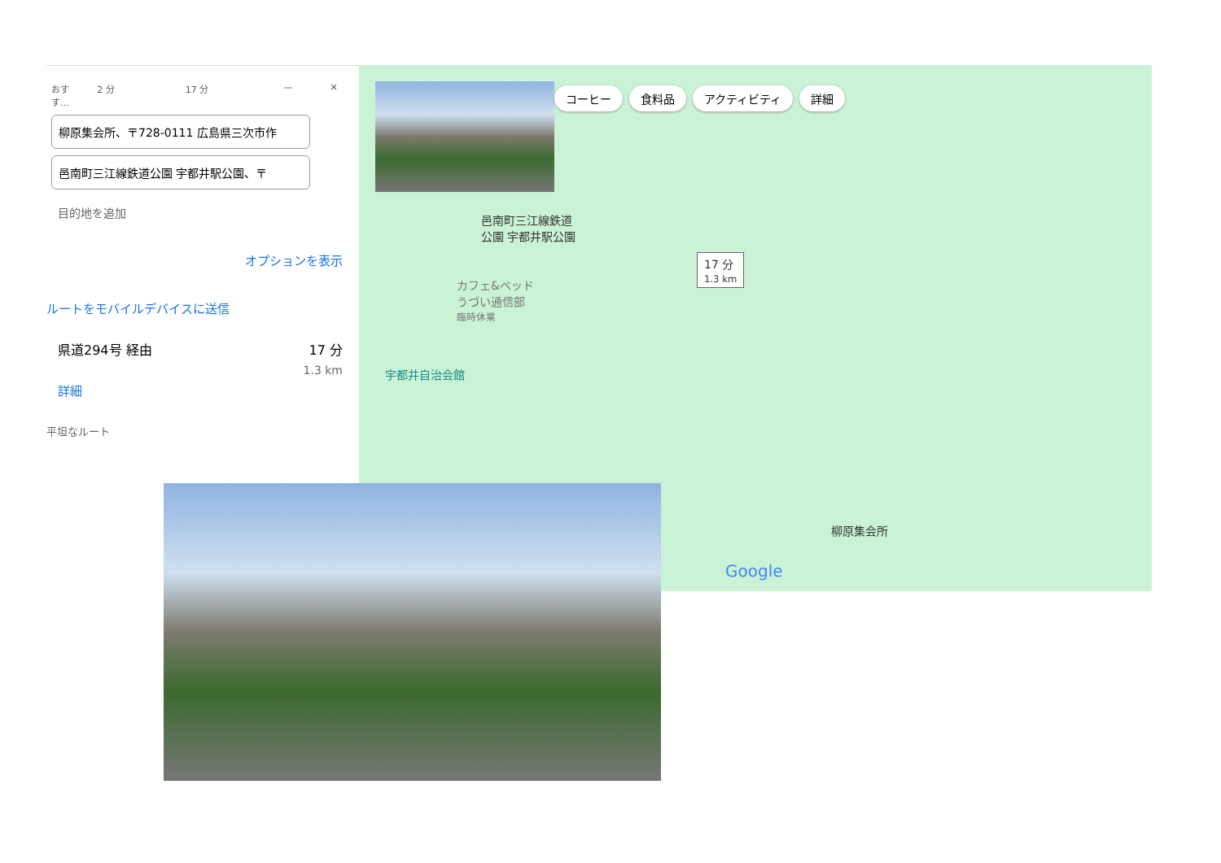おすす…
2 分 17 分 — ✕
柳原集会所、〒728-0111 広島県三次市作
邑南町三江線鉄道公園 宇都井駅公園、〒
目的地を追加
オプションを表示
ルートをモバイルデバイスに送信
県道294号 経由 17 分
1.3 km
詳細
平坦なルート
コーヒー 食料品 アクティビティ 詳細
邑南町三江線鉄道
公園 宇都井駅公園
17 分
1.3 km
カフェ&ベッド
うづい通信部
臨時休業
宇都井自治会館
柳原集会所
Google